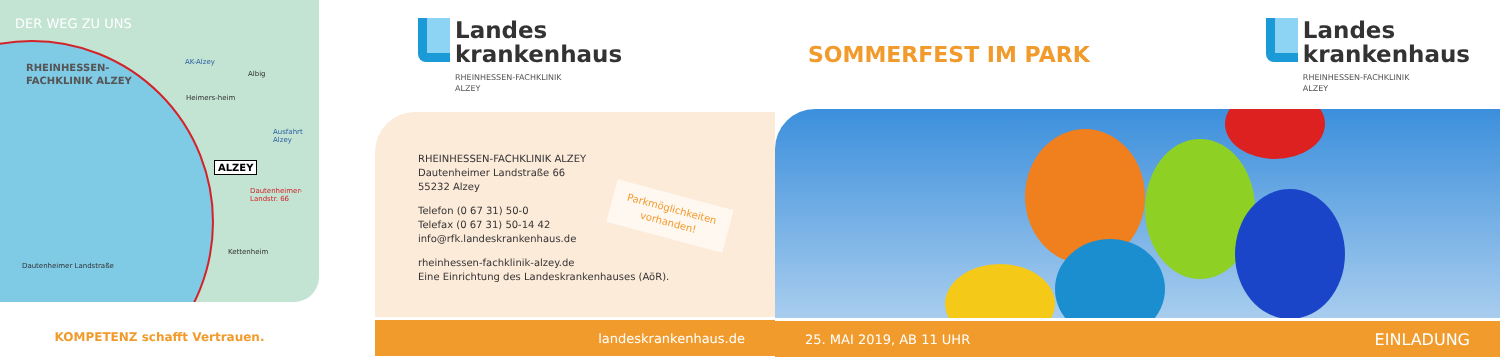DER WEG ZU UNS
RHEINHESSEN-
FACHKLINIK ALZEY
ALZEY
AK-Alzey
Albig
Heimers-heim
Ausfahrt Alzey
Dautenheimer-Landstr. 66
Kettenheim
Dautenheimer Landstraße
KOMPETENZ schafft Vertrauen.
Landes
krankenhaus
RHEINHESSEN-FACHKLINIK
ALZEY
RHEINHESSEN-FACHKLINIK ALZEY
Dautenheimer Landstraße 66
55232 Alzey
Telefon (0 67 31) 50-0
Telefax (0 67 31) 50-14 42
info@rfk.landeskrankenhaus.de
rheinhessen-fachklinik-alzey.de
Eine Einrichtung des Landeskrankenhauses (AöR).
Parkmöglichkeiten
vorhanden!
landeskrankenhaus.de
SOMMERFEST IM PARK
Landes
krankenhaus
RHEINHESSEN-FACHKLINIK
ALZEY
25. MAI 2019, AB 11 UHR EINLADUNG